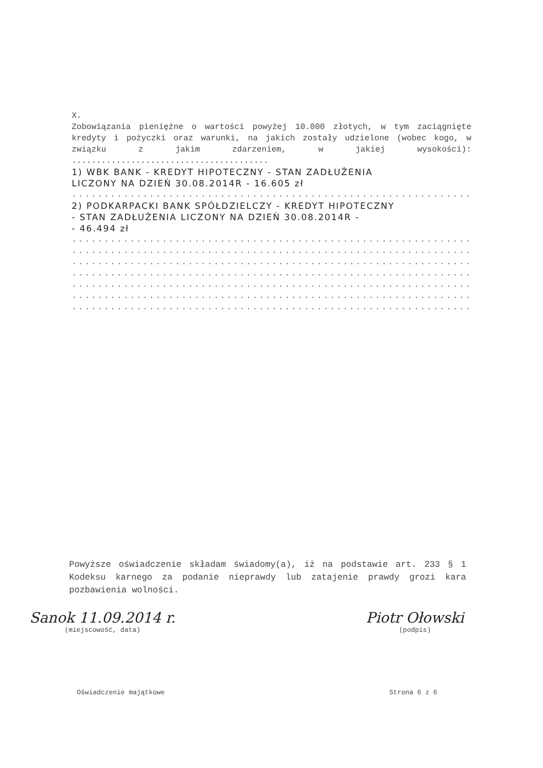X.
Zobowiązania pieniężne o wartości powyżej 10.000 złotych, w tym zaciągnięte kredyty i pożyczki oraz warunki, na jakich zostały udzielone (wobec kogo, w związku z jakim zdarzeniem, w jakiej wysokości): ........................................
1) WBK BANK - KREDYT HIPOTECZNY - STAN ZADŁUŻENIA
LICZONY NA DZIEŃ 30.08.2014R - 16.605 zł
..............................................................
2) PODKARPACKI BANK SPÓŁDZIELCZY - KREDYT HIPOTECZNY
- STAN ZADŁUŻENIA LICZONY NA DZIEŃ 30.08.2014R -
- 46.494 zł
..............................................................
..............................................................
..............................................................
..............................................................
..............................................................
..............................................................
..............................................................
Powyższe oświadczenie składam świadomy(a), iż na podstawie art. 233 § 1 Kodeksu karnego za podanie nieprawdy lub zatajenie prawdy grozi kara pozbawienia wolności.
Sanok 11.09.2014 r.
(miejscowość, data)
Piotr Ołowski
(podpis)
Oświadczenie majątkowe Strona 6 z 6